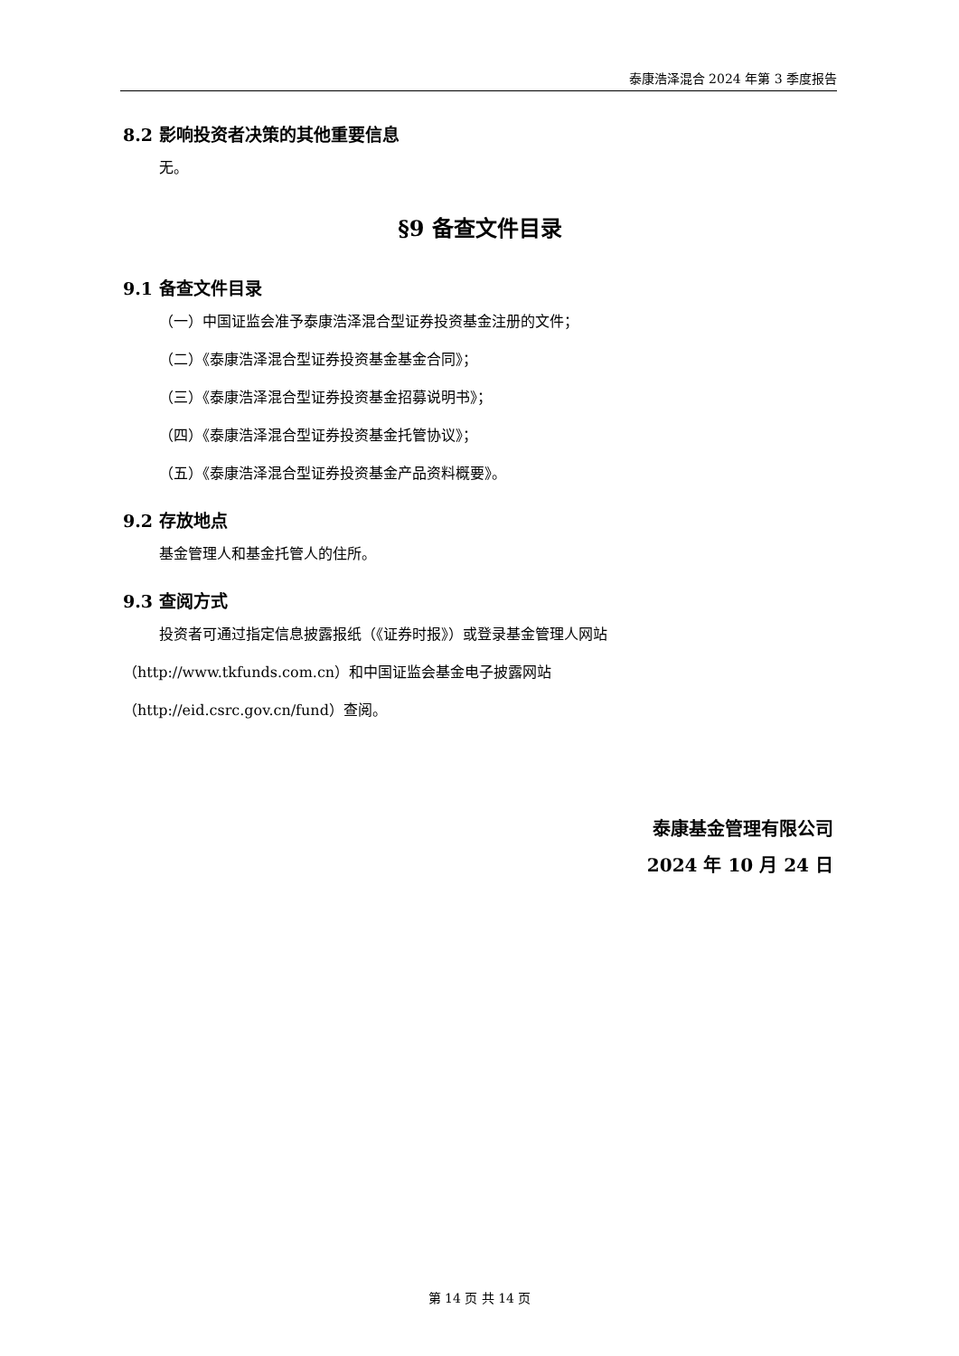泰康浩泽混合 2024 年第 3 季度报告
8.2 影响投资者决策的其他重要信息
无。
§9 备查文件目录
9.1 备查文件目录
（一）中国证监会准予泰康浩泽混合型证券投资基金注册的文件；
（二）《泰康浩泽混合型证券投资基金基金合同》；
（三）《泰康浩泽混合型证券投资基金招募说明书》；
（四）《泰康浩泽混合型证券投资基金托管协议》；
（五）《泰康浩泽混合型证券投资基金产品资料概要》。
9.2 存放地点
基金管理人和基金托管人的住所。
9.3 查阅方式
投资者可通过指定信息披露报纸（《证券时报》）或登录基金管理人网站
（http://www.tkfunds.com.cn）和中国证监会基金电子披露网站
（http://eid.csrc.gov.cn/fund）查阅。
泰康基金管理有限公司
2024 年 10 月 24 日
第 14 页 共 14 页